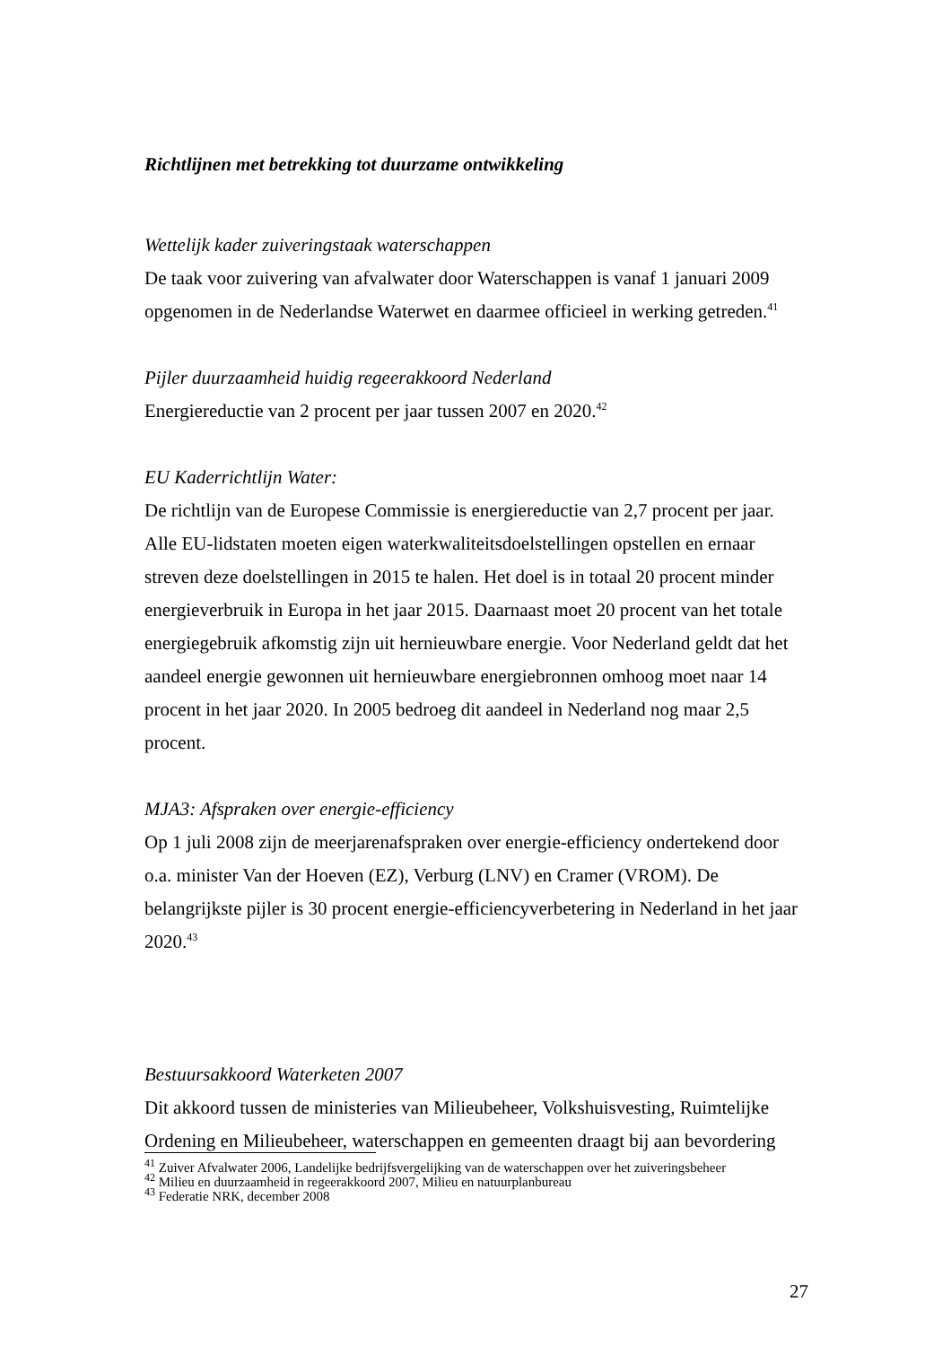Richtlijnen met betrekking tot duurzame ontwikkeling
Wettelijk kader zuiveringstaak waterschappen
De taak voor zuivering van afvalwater door Waterschappen is vanaf 1 januari 2009 opgenomen in de Nederlandse Waterwet en daarmee officieel in werking getreden.<sup>41</sup>
Pijler duurzaamheid huidig regeerakkoord Nederland
Energiereductie van 2 procent per jaar tussen 2007 en 2020.<sup>42</sup>
EU Kaderrichtlijn Water:
De richtlijn van de Europese Commissie is energiereductie van 2,7 procent per jaar. Alle EU-lidstaten moeten eigen waterkwaliteitsdoelstellingen opstellen en ernaar streven deze doelstellingen in 2015 te halen. Het doel is in totaal 20 procent minder energieverbruik in Europa in het jaar 2015. Daarnaast moet 20 procent van het totale energiegebruik afkomstig zijn uit hernieuwbare energie. Voor Nederland geldt dat het aandeel energie gewonnen uit hernieuwbare energiebronnen omhoog moet naar 14 procent in het jaar 2020. In 2005 bedroeg dit aandeel in Nederland nog maar 2,5 procent.
MJA3: Afspraken over energie-efficiency
Op 1 juli 2008 zijn de meerjarenafspraken over energie-efficiency ondertekend door o.a. minister Van der Hoeven (EZ), Verburg (LNV) en Cramer (VROM). De belangrijkste pijler is 30 procent energie-efficiencyverbetering in Nederland in het jaar 2020.<sup>43</sup>
Bestuursakkoord Waterketen 2007
Dit akkoord tussen de ministeries van Milieubeheer, Volkshuisvesting, Ruimtelijke Ordening en Milieubeheer, waterschappen en gemeenten draagt bij aan bevordering
<sup>41</sup> Zuiver Afvalwater 2006, Landelijke bedrijfsvergelijking van de waterschappen over het zuiveringsbeheer
<sup>42</sup> Milieu en duurzaamheid in regeerakkoord 2007, Milieu en natuurplanbureau
<sup>43</sup> Federatie NRK, december 2008
27